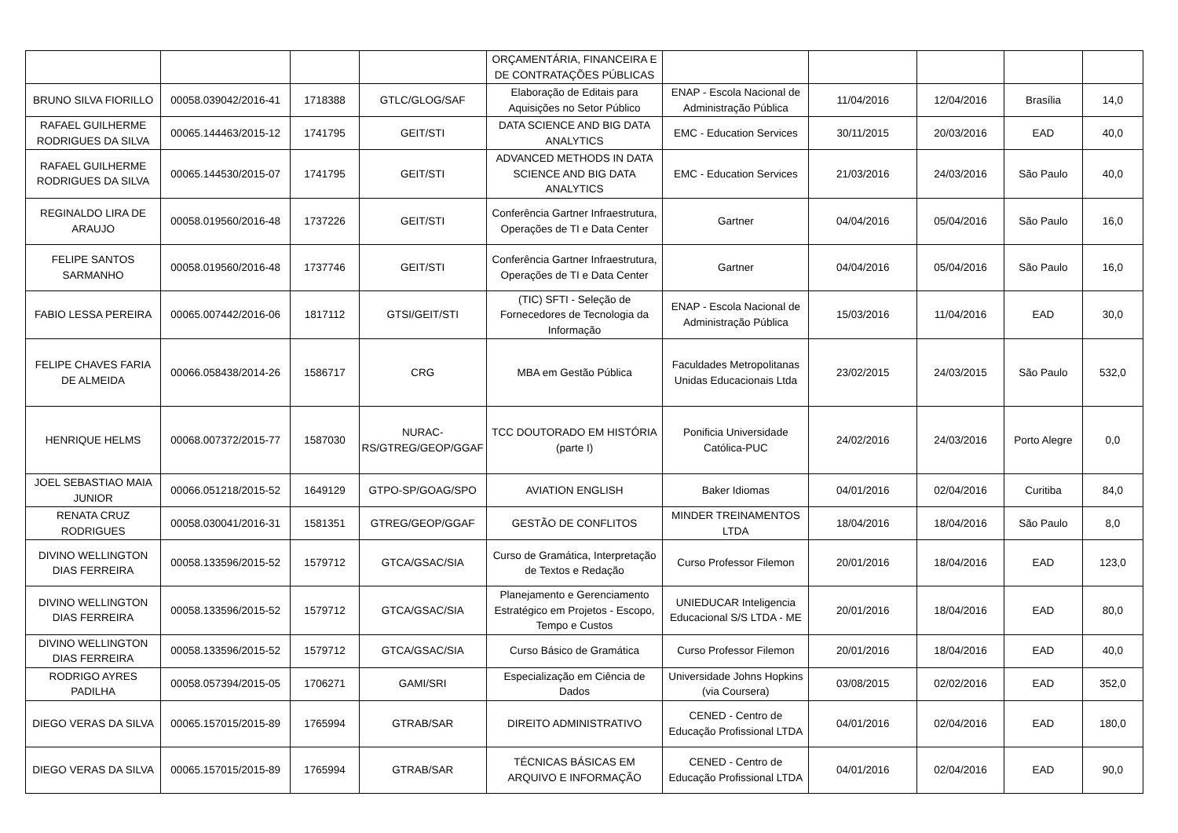| | | | | ORÇAMENTÁRIA, FINANCEIRA E DE CONTRATAÇÕES PÚBLICAS | | | | | |
| BRUNO SILVA FIORILLO | 00058.039042/2016-41 | 1718388 | GTLC/GLOG/SAF | Elaboração de Editais para Aquisições no Setor Público | ENAP - Escola Nacional de Administração Pública | 11/04/2016 | 12/04/2016 | Brasília | 14,0 |
| RAFAEL GUILHERME RODRIGUES DA SILVA | 00065.144463/2015-12 | 1741795 | GEIT/STI | DATA SCIENCE AND BIG DATA ANALYTICS | EMC - Education Services | 30/11/2015 | 20/03/2016 | EAD | 40,0 |
| RAFAEL GUILHERME RODRIGUES DA SILVA | 00065.144530/2015-07 | 1741795 | GEIT/STI | ADVANCED METHODS IN DATA SCIENCE AND BIG DATA ANALYTICS | EMC - Education Services | 21/03/2016 | 24/03/2016 | São Paulo | 40,0 |
| REGINALDO LIRA DE ARAUJO | 00058.019560/2016-48 | 1737226 | GEIT/STI | Conferência Gartner Infraestrutura, Operações de TI e Data Center | Gartner | 04/04/2016 | 05/04/2016 | São Paulo | 16,0 |
| FELIPE SANTOS SARMANHO | 00058.019560/2016-48 | 1737746 | GEIT/STI | Conferência Gartner Infraestrutura, Operações de TI e Data Center | Gartner | 04/04/2016 | 05/04/2016 | São Paulo | 16,0 |
| FABIO LESSA PEREIRA | 00065.007442/2016-06 | 1817112 | GTSI/GEIT/STI | (TIC) SFTI - Seleção de Fornecedores de Tecnologia da Informação | ENAP - Escola Nacional de Administração Pública | 15/03/2016 | 11/04/2016 | EAD | 30,0 |
| FELIPE CHAVES FARIA DE ALMEIDA | 00066.058438/2014-26 | 1586717 | CRG | MBA em Gestão Pública | Faculdades Metropolitanas Unidas Educacionais Ltda | 23/02/2015 | 24/03/2015 | São Paulo | 532,0 |
| HENRIQUE HELMS | 00068.007372/2015-77 | 1587030 | NURAC-RS/GTREG/GEOP/GGAF | TCC DOUTORADO EM HISTÓRIA (parte I) | Ponificia Universidade Católica-PUC | 24/02/2016 | 24/03/2016 | Porto Alegre | 0,0 |
| JOEL SEBASTIAO MAIA JUNIOR | 00066.051218/2015-52 | 1649129 | GTPO-SP/GOAG/SPO | AVIATION ENGLISH | Baker Idiomas | 04/01/2016 | 02/04/2016 | Curitiba | 84,0 |
| RENATA CRUZ RODRIGUES | 00058.030041/2016-31 | 1581351 | GTREG/GEOP/GGAF | GESTÃO DE CONFLITOS | MINDER TREINAMENTOS LTDA | 18/04/2016 | 18/04/2016 | São Paulo | 8,0 |
| DIVINO WELLINGTON DIAS FERREIRA | 00058.133596/2015-52 | 1579712 | GTCA/GSAC/SIA | Curso de Gramática, Interpretação de Textos e Redação | Curso Professor Filemon | 20/01/2016 | 18/04/2016 | EAD | 123,0 |
| DIVINO WELLINGTON DIAS FERREIRA | 00058.133596/2015-52 | 1579712 | GTCA/GSAC/SIA | Planejamento e Gerenciamento Estratégico em Projetos - Escopo, Tempo e Custos | UNIEDUCAR Inteligencia Educacional S/S LTDA - ME | 20/01/2016 | 18/04/2016 | EAD | 80,0 |
| DIVINO WELLINGTON DIAS FERREIRA | 00058.133596/2015-52 | 1579712 | GTCA/GSAC/SIA | Curso Básico de Gramática | Curso Professor Filemon | 20/01/2016 | 18/04/2016 | EAD | 40,0 |
| RODRIGO AYRES PADILHA | 00058.057394/2015-05 | 1706271 | GAMI/SRI | Especialização em Ciência de Dados | Universidade Johns Hopkins (via Coursera) | 03/08/2015 | 02/02/2016 | EAD | 352,0 |
| DIEGO VERAS DA SILVA | 00065.157015/2015-89 | 1765994 | GTRAB/SAR | DIREITO ADMINISTRATIVO | CENED - Centro de Educação Profissional LTDA | 04/01/2016 | 02/04/2016 | EAD | 180,0 |
| DIEGO VERAS DA SILVA | 00065.157015/2015-89 | 1765994 | GTRAB/SAR | TÉCNICAS BÁSICAS EM ARQUIVO E INFORMAÇÃO | CENED - Centro de Educação Profissional LTDA | 04/01/2016 | 02/04/2016 | EAD | 90,0 |